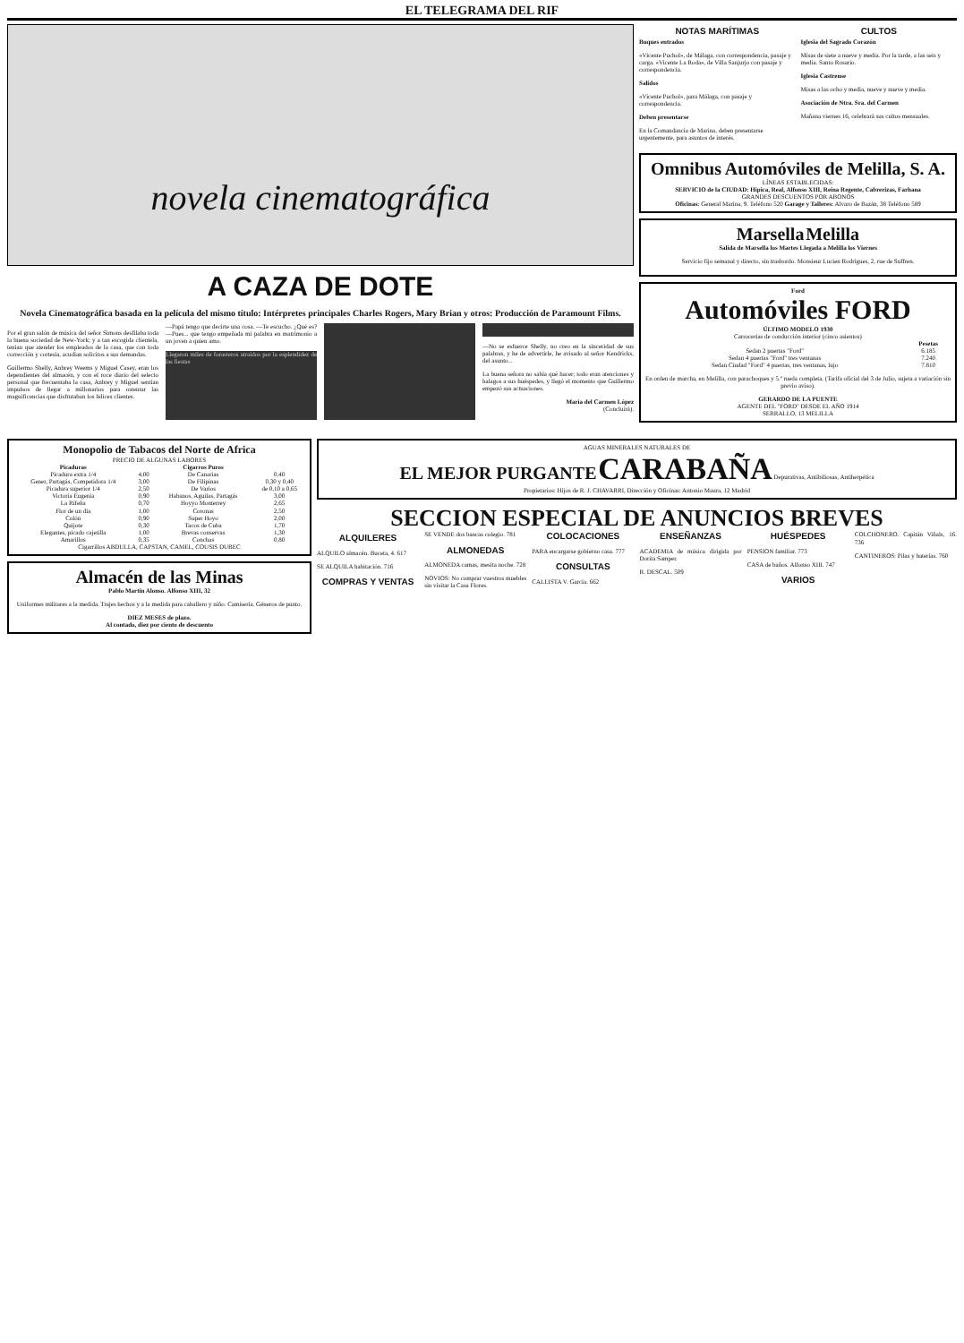EL TELEGRAMA DEL RIF
novela cinematográfica
A CAZA DE DOTE
Novela Cinematográfica basada en la película del mismo título: Intérpretes principales Charles Rogers, Mary Brian y otros: Producción de Paramount Films.
Por el gran salón de música del señor Simons desfilaba toda la buena sociedad de New-York; y a tan escogida clientela, tenían que atender los empleados de la casa, que con toda corrección y cortesía, acudían solícitos a sus demandas.
Guillermo Shelly, Anbrey Weems y Miguel Casey, eran los dependientes del almacén, y con el roce diario del selecto personal que frecuentaba la casa, Anbrey y Miguel sentían impulsos de llegar a millonarios para ostentar las magnificencias que disfrutaban los felices clientes.
—Papá tengo que decirte una cosa. —Te escucho. ¿Qué es? —Pues... que tengo empeñada mi palabra en matrimonio a un joven a quien amo.
Llegaron miles de forasteros atraídos por la esplendidez de las fiestas
—No se esfuerce Shelly, no creo en la sinceridad de sus palabras, y he de advertirle, he avisado al señor Kendricks, del asunto...
La buena señora no sabía qué hacer; todo eran atenciones y halagos a sus huéspedes, y llegó el momento que Guillermo empezó sus actuaciones.
María del Carmen López
(Concluirá).
NOTAS MARÍTIMAS
Buques entrados
«Vicente Puchol», de Málaga, con correspondencia, pasaje y carga. «Vicente La Roda», de Villa Sanjurjo con pasaje y correspondencia.
Salidos
«Vicente Puchol», para Málaga, con pasaje y correspondencia.
Deben presentarse
En la Comandancia de Marina, deben presentarse urgentemente, para asuntos de interés.
CULTOS
Iglesia del Sagrado Corazón
Misas de siete a nueve y media. Por la tarde, a las seis y media. Santo Rosario.
Iglesia Castrense
Misas a las ocho y media, nueve y nueve y media.
Asociación de Ntra. Sra. del Carmen
Mañana viernes 16, celebrará sus cultos mensuales.
Omnibus Automóviles de Melilla, S. A.
LÍNEAS ESTABLECIDAS:
SERVICIO de la CIUDAD: Hípica, Real, Alfonso XIII, Reina Regente, Cabrerizas, Farhana
GRANDES DESCUENTOS POR ABONOS
Oficinas: General Marina, 9. Teléfono 520 Garage y Talleres: Alvaro de Bazán, 38 Teléfono 589
Marsella Melilla
Salida de Marsella los Martes Llegada a Melilla los Viernes
Servicio fijo semanal y directo, sin trasbordo. Monsieur Lucien Rodrigues, 2, rue de Suffren.
Ford
Automóviles FORD
ÚLTIMO MODELO 1930
Carrocerías de conducción interior (cinco asientos)
| | Pesetas |
| --- | --- |
| Sedan 2 puertas "Ford" | 6.185 |
| Sedan 4 puertas "Ford" tres ventanas | 7.240 |
| Sedan Ciudad "Ford" 4 puertas, tres ventanas, lujo | 7.810 |
En orden de marcha, en Melilla, con parachoques y 5.ª rueda completa. (Tarifa oficial del 3 de Julio, sujeta a variación sin previo aviso).
GERARDO DE LA PUENTE
AGENTE DEL "FORD" DESDE EL AÑO 1914
SERRALLO, 13 MELILLA
Monopolio de Tabacos del Norte de Africa
PRECIO DE ALGUNAS LABORES
| Picaduras | | Cigarros Puros | |
| --- | --- | --- | --- |
| Picadura extra 1/4 | 4,00 | De Canarias | 0,40 |
| Gener, Partagás, Competidora 1/4 | 3,00 | De Filipinas | 0,30 y 0,40 |
| Picadura superior 1/4 | 2,50 | De Varios | de 0,10 a 0,65 |
| Victoria Eugenia | 0,90 | Habanos, Aguilas, Partagás | 3,00 |
| La Rifeña | 0,70 | Hoyyo Monterrey | 2,65 |
| Flor de un día | 1,00 | Coronas | 2,50 |
| Colón | 0,90 | Super Hoyo | 2,00 |
| Quijote | 0,30 | Tacos de Cuba | 1,70 |
| Elegantes, picado cajetilla | 1,00 | Brevas conservas | 1,30 |
| Amarillos | 0,35 | Conchas | 0,80 |
Cigarrillos ABDULLA, CAPSTAN, CAMEL, COUSIS DUBEC
Almacén de las Minas
Pablo Martín Alonso. Alfonso XIII, 32
Uniformes militares a la medida. Trajes hechos y a la medida para caballero y niño. Camisería. Géneros de punto.
DIEZ MESES de plazo.
Al contado, diez por ciento de descuento
AGUAS MINERALES NATURALES DE
EL MEJOR PURGANTE CARABAÑA Depurativas, Antibiliosas, Antiherpética
Propietarios: Hijos de R. J. CHAVARRI, Dirección y Oficinas: Antonio Maura, 12 Madrid
SECCION ESPECIAL DE ANUNCIOS BREVES
ALQUILERES
ALQUILO almacén. Buceta, 4. 617
SE ALQUILA habitación. 716
COMPRAS Y VENTAS
SE VENDE dos bancas colegio. 781
ALMONEDAS
ALMONEDA camas, mesita noche. 728
NOVIOS: No comprar vuestros muebles sin visitar la Casa Flores.
COLOCACIONES
PARA encargarse gobierno casa. 777
CONSULTAS
CALLISTA V. García. 662
ENSEÑANZAS
ACADEMIA de música dirigida por Dorita Samper.
R. DESCAL. 509
HUÉSPEDES
PENSION familiar. 773
CASA de baños. Alfonso XIII. 747
VARIOS
COLCHONERO. Capitán Viñals, 16. 736
CANTINEROS: Pilas y baterías. 760